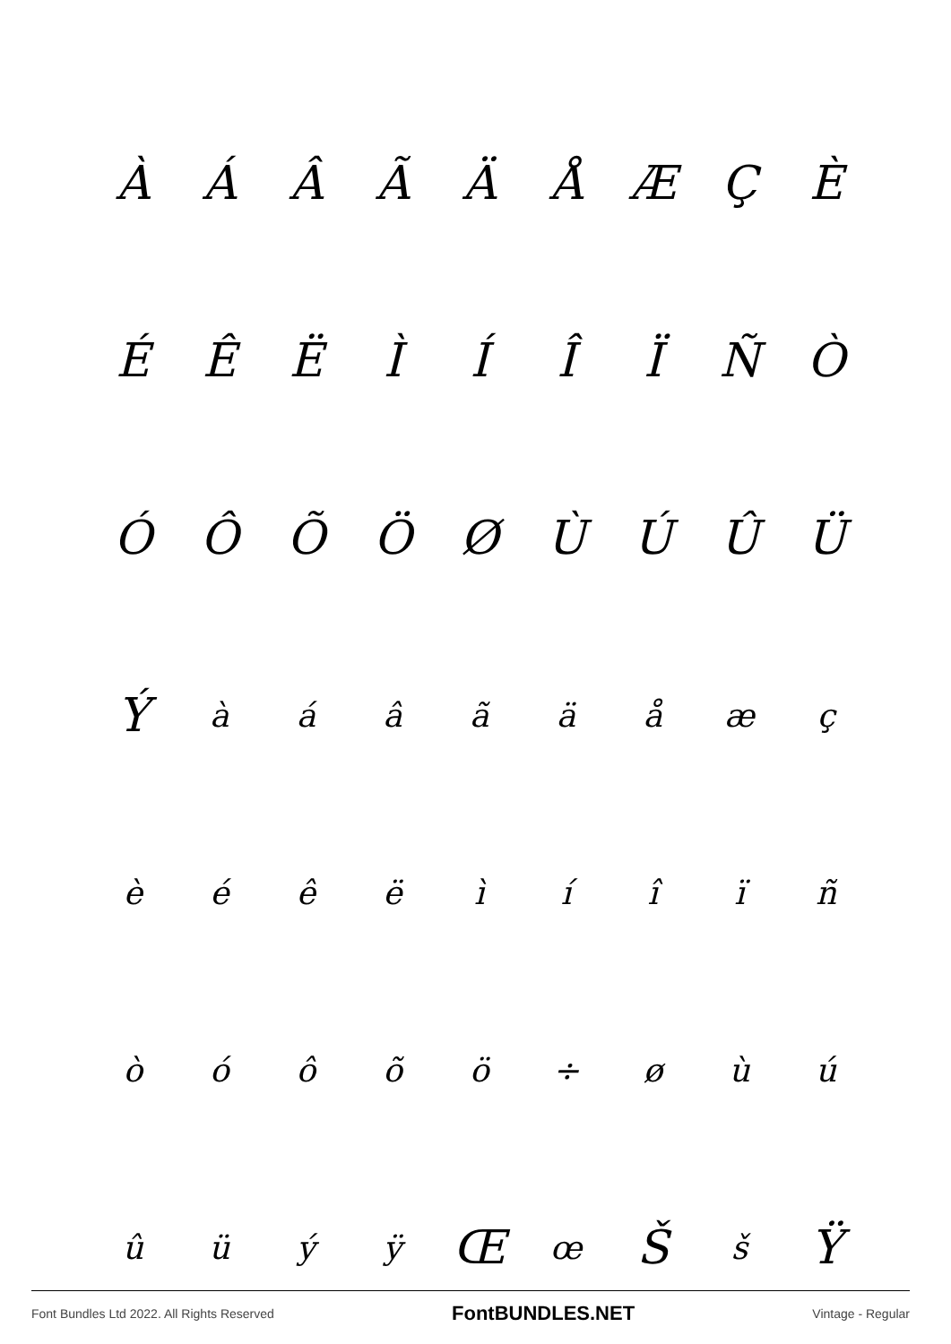| À | Á | Â | Ã | Ä | Å | Æ | Ç | È |
| É | Ê | Ë | Ì | Í | Î | Ï | Ñ | Ò |
| Ó | Ô | Õ | Ö | Ø | Ù | Ú | Û | Ü |
| Ý | à | á | â | ã | ä | å | æ | ç |
| è | é | ê | ë | ì | í | î | ï | ñ |
| ò | ó | ô | õ | ö | ÷ | ø | ù | ú |
| û | ü | ý | ÿ | Œ | œ | Š | š | Ÿ |
Font Bundles Ltd 2022. All Rights Reserved FontBUNDLES.NET Vintage - Regular